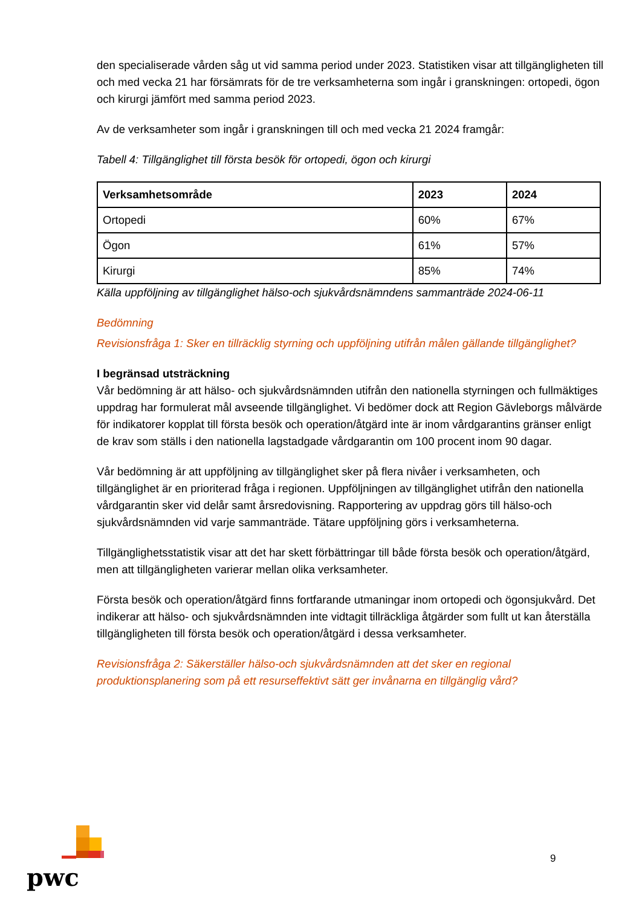den specialiserade vården såg ut vid samma period under 2023. Statistiken visar att tillgängligheten till och med vecka 21 har försämrats för de tre verksamheterna som ingår i granskningen: ortopedi, ögon och kirurgi jämfört med samma period 2023.
Av de verksamheter som ingår i granskningen till och med vecka 21 2024 framgår:
Tabell 4: Tillgänglighet till första besök för ortopedi, ögon och kirurgi
| Verksamhetsområde | 2023 | 2024 |
| --- | --- | --- |
| Ortopedi | 60% | 67% |
| Ögon | 61% | 57% |
| Kirurgi | 85% | 74% |
Källa uppföljning av tillgänglighet hälso-och sjukvårdsnämndens sammanträde 2024-06-11
Bedömning
Revisionsfråga 1: Sker en tillräcklig styrning och uppföljning utifrån målen gällande tillgänglighet?
I begränsad utsträckning
Vår bedömning är att hälso- och sjukvårdsnämnden utifrån den nationella styrningen och fullmäktiges uppdrag har formulerat mål avseende tillgänglighet. Vi bedömer dock att Region Gävleborgs målvärde för indikatorer kopplat till första besök och operation/åtgärd inte är inom vårdgarantins gränser enligt de krav som ställs i den nationella lagstadgade vårdgarantin om 100 procent inom 90 dagar.
Vår bedömning är att uppföljning av tillgänglighet sker på flera nivåer i verksamheten, och tillgänglighet är en prioriterad fråga i regionen. Uppföljningen av tillgänglighet utifrån den nationella vårdgarantin sker vid delår samt årsredovisning. Rapportering av uppdrag görs till hälso-och sjukvårdsnämnden vid varje sammanträde. Tätare uppföljning görs i verksamheterna.
Tillgänglighetsstatistik visar att det har skett förbättringar till både första besök och operation/åtgärd, men att tillgängligheten varierar mellan olika verksamheter.
Första besök och operation/åtgärd finns fortfarande utmaningar inom ortopedi och ögonsjukvård. Det indikerar att hälso- och sjukvårdsnämnden inte vidtagit tillräckliga åtgärder som fullt ut kan återställa tillgängligheten till första besök och operation/åtgärd i dessa verksamheter.
Revisionsfråga 2: Säkerställer hälso-och sjukvårdsnämnden att det sker en regional produktionsplanering som på ett resurseffektivt sätt ger invånarna en tillgänglig vård?
pwc
9